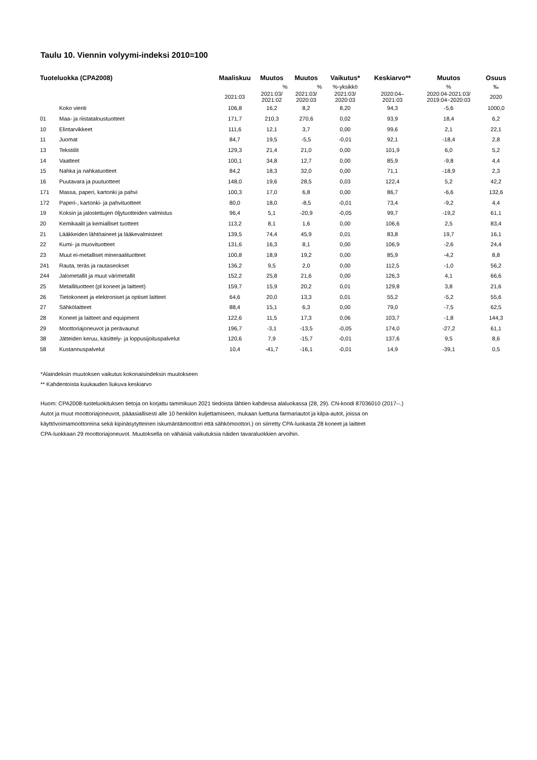Taulu 10. Viennin volyymi-indeksi 2010=100
| Tuoteluokka (CPA2008) | | Maaliskuu | Muutos | Muutos | Vaikutus* | Keskiarvo** | Muutos | Osuus |
| --- | --- | --- | --- | --- | --- | --- | --- | --- |
| | | | % | % | %-yksikkö | | % | ‰ |
| | | 2021:03 | 2021:03/ 2021:02 | 2021:03/ 2020:03 | 2021:03/ 2020:03 | 2020:04– 2021:03 | 2020:04-2021:03/ 2019:04−2020:03 | 2020 |
| | Koko vienti | 106,8 | 16,2 | 8,2 | 8,20 | 94,3 | -5,6 | 1000,0 |
| 01 | Maa- ja riistataloustuotteet | 171,7 | 210,3 | 270,6 | 0,02 | 93,9 | 18,4 | 6,2 |
| 10 | Elintarvikkeet | 111,6 | 12,1 | 3,7 | 0,00 | 99,6 | 2,1 | 22,1 |
| 11 | Juomat | 84,7 | 19,5 | -5,5 | -0,01 | 92,1 | -18,4 | 2,8 |
| 13 | Tekstiilit | 129,3 | 21,4 | 21,0 | 0,00 | 101,9 | 6,0 | 5,2 |
| 14 | Vaatteet | 100,1 | 34,8 | 12,7 | 0,00 | 85,9 | -9,8 | 4,4 |
| 15 | Nahka ja nahkatuotteet | 84,2 | 18,3 | 32,0 | 0,00 | 71,1 | -18,9 | 2,3 |
| 16 | Puutavara ja puutuotteet | 148,0 | 19,6 | 28,5 | 0,03 | 122,4 | 5,2 | 42,2 |
| 171 | Massa, paperi, kartonki ja pahvi | 100,3 | 17,0 | 6,8 | 0,00 | 86,7 | -6,6 | 132,6 |
| 172 | Paperi-, kartonki- ja pahvituotteet | 80,0 | 18,0 | -8,5 | -0,01 | 73,4 | -9,2 | 4,4 |
| 19 | Koksin ja jalostettujen öljytuotteiden valmistus | 96,4 | 5,1 | -20,9 | -0,05 | 99,7 | -19,2 | 61,1 |
| 20 | Kemikaalit ja kemialliset tuotteet | 113,2 | 8,1 | 1,6 | 0,00 | 106,6 | 2,5 | 83,4 |
| 21 | Lääkkeiden lähtöaineet ja lääkevalmisteet | 139,5 | 74,4 | 45,9 | 0,01 | 83,8 | 19,7 | 16,1 |
| 22 | Kumi- ja muovituotteet | 131,6 | 16,3 | 8,1 | 0,00 | 106,9 | -2,6 | 24,4 |
| 23 | Muut ei-metalliset mineraalituotteet | 100,8 | 18,9 | 19,2 | 0,00 | 85,9 | -4,2 | 8,8 |
| 241 | Rauta, teräs ja rautaseokset | 136,2 | 9,5 | 2,0 | 0,00 | 112,5 | -1,0 | 56,2 |
| 244 | Jalometallit ja muut värimetallit | 152,2 | 25,8 | 21,6 | 0,00 | 126,3 | 4,1 | 66,6 |
| 25 | Metallituotteet (pl koneet ja laitteet) | 159,7 | 15,9 | 20,2 | 0,01 | 129,8 | 3,8 | 21,6 |
| 26 | Tietokoneet ja elektroniset ja optiset laitteet | 64,6 | 20,0 | 13,3 | 0,01 | 55,2 | -5,2 | 55,6 |
| 27 | Sähkölaitteet | 88,4 | 15,1 | 6,3 | 0,00 | 79,0 | -7,5 | 62,5 |
| 28 | Koneet ja laitteet and equipment | 122,6 | 11,5 | 17,3 | 0,06 | 103,7 | -1,8 | 144,3 |
| 29 | Moottoriajoneuvot ja perävaunut | 196,7 | -3,1 | -13,5 | -0,05 | 174,0 | -27,2 | 61,1 |
| 38 | Jätteiden keruu, käsittely- ja loppusijoituspalvelut | 120,6 | 7,9 | -15,7 | -0,01 | 137,6 | 9,5 | 8,6 |
| 58 | Kustannuspalvelut | 10,4 | -41,7 | -16,1 | -0,01 | 14,9 | -39,1 | 0,5 |
*Alaindeksin muutoksen vaikutus kokonaisindeksin muutokseen
** Kahdentoista kuukauden liukuva keskiarvo
Huom: CPA2008-tuoteluokituksen tietoja on korjattu tammikuun 2021 tiedoista lähtien kahdessa alaluokassa (28, 29). CN-koodi 87036010 (2017--.)
Autot ja muut moottoriajoneuvot, pääasiallisesti alle 10 henkilön kuljettamiseen, mukaan luettuna farmariautot ja kilpa-autot, joissa on
käyttövoimamoottoreina sekä kipinäsytytteinen iskumäntämoottori että sähkömoottori.) on siirretty CPA-luokasta 28 koneet ja laitteet
CPA-luokkaan 29 moottoriajoneuvot. Muutoksella on vähäisiä vaikutuksia näiden tavaraluokkien arvoihin.